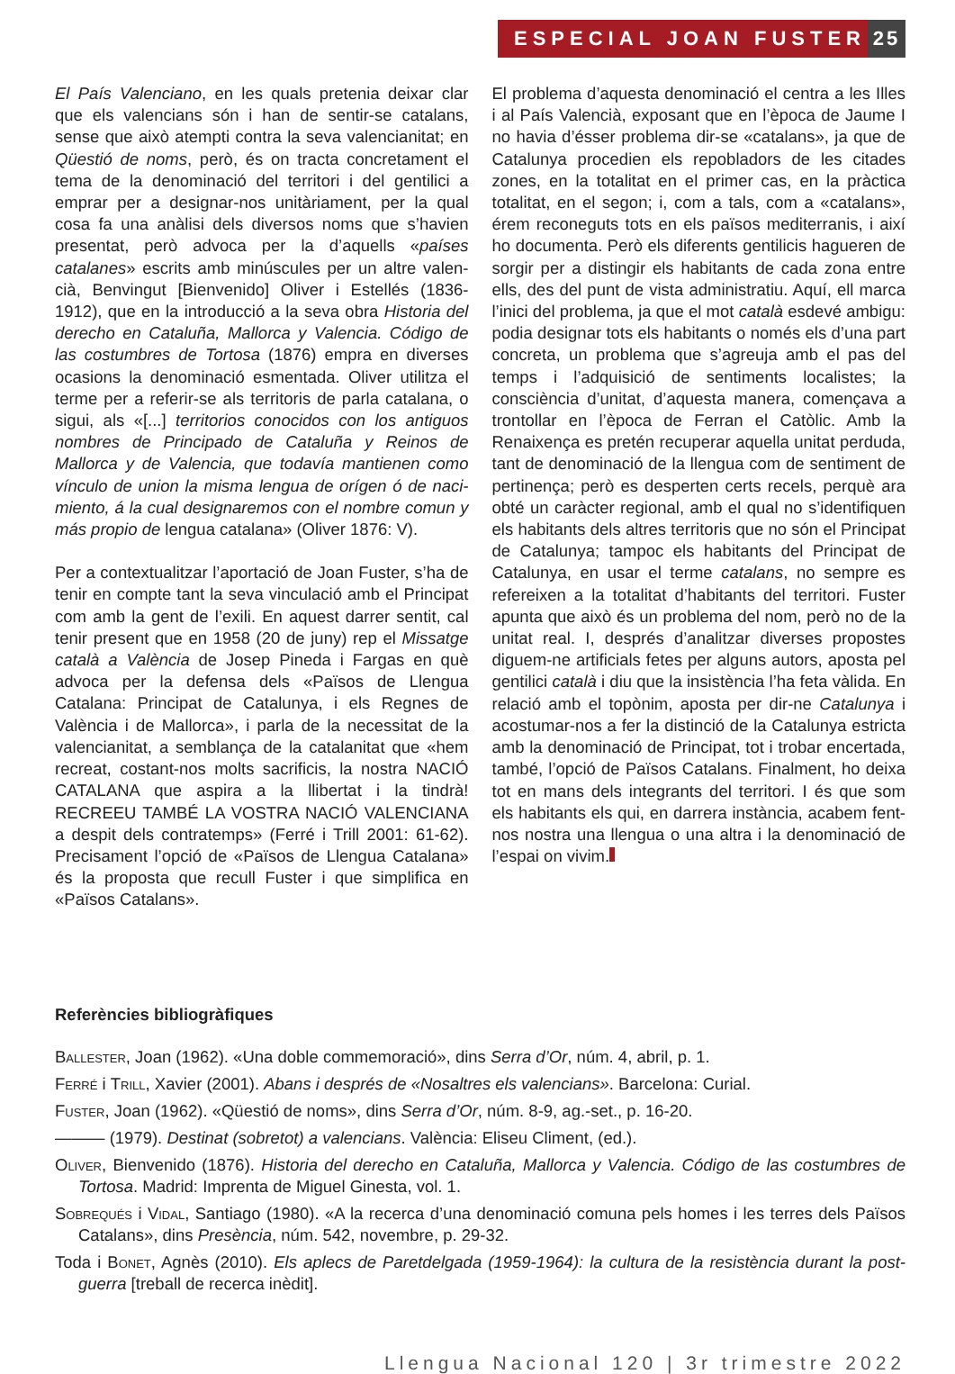ESPECIAL JOAN FUSTER 25
El País Valenciano, en les quals pretenia deixar clar que els valencians són i han de sentir-se catalans, sense que això atempti contra la seva valenciani­tat; en Qüestió de noms, però, és on tracta concre­tament el tema de la denominació del territori i del gentilici a emprar per a designar-nos unitàriament, per la qual cosa fa una anàlisi dels diversos noms que s’ha­vien presentat, però advoca per la d’aquells «países catalanes» escrits amb minúscules per un altre valen­cià, Benvingut [Bienvenido] Oliver i Estellés (1836-1912), que en la introducció a la seva obra Historia del derecho en Cataluña, Mallorca y Valencia. Código de las costumbres de Tortosa (1876) empra en diver­ses ocasions la denominació esmentada. Oliver uti­litza el terme per a referir-se als territoris de parla cata­lana, o sigui, als «[...] territorios conocidos con los anti­guos nombres de Principado de Cataluña y Reinos de Mallorca y de Valencia, que todavía mantienen como vínculo de union la misma lengua de orígen ó de naci­miento, á la cual designaremos con el nombre comun y más propio de lengua catalana» (Oliver 1876: V).
Per a contextualitzar l’aportació de Joan Fuster, s’ha de tenir en compte tant la seva vinculació amb el Principat com amb la gent de l’exili. En aquest darrer sentit, cal tenir present que en 1958 (20 de juny) rep el Missatge català a València de Josep Pineda i Fargas en què advoca per la defensa dels «Països de Llengua Catalana: Principat de Catalunya, i els Regnes de València i de Mallorca», i parla de la necessitat de la valencianitat, a semblança de la cata­lanitat que «hem recreat, costant-nos molts sacrificis, la nostra NACIÓ CATALANA que aspira a la llibertat i la tindrà! RECREEU TAMBÉ LA VOSTRA NACIÓ VALENCIANA a despit dels contratemps» (Ferré i Trill 2001: 61-62). Precisament l’opció de «Països de Llengua Catalana» és la proposta que recull Fuster i que simplifica en «Països Catalans».
El problema d’aquesta denominació el centra a les Illes i al País Valencià, exposant que en l’època de Jaume I no havia d’ésser problema dir-se «catalans», ja que de Catalunya procedien els repobladors de les citades zones, en la totalitat en el primer cas, en la pràctica totalitat, en el segon; i, com a tals, com a «catalans», érem reconeguts tots en els països mediterranis, i així ho documenta. Però els diferents gentilicis hagueren de sorgir per a distingir els habi­tants de cada zona entre ells, des del punt de vista administratiu. Aquí, ell marca l’inici del problema, ja que el mot català esdevé ambigu: podia designar tots els habitants o només els d’una part concreta, un problema que s’agreuja amb el pas del temps i l’adquisició de sentiments localistes; la consciència d’unitat, d’aquesta manera, començava a trontollar en l’època de Ferran el Catòlic. Amb la Renaixença es pretén recuperar aquella unitat perduda, tant de denominació de la llengua com de sentiment de per­tinença; però es desperten certs recels, perquè ara obté un caràcter regional, amb el qual no s’identifi­quen els habitants dels altres territoris que no són el Principat de Catalunya; tampoc els habitants del Principat de Catalunya, en usar el terme catalans, no sempre es refereixen a la totalitat d’habitants del terri­tori. Fuster apunta que això és un problema del nom, però no de la unitat real. I, després d’analitzar diver­ses propostes diguem-ne artificials fetes per alguns autors, aposta pel gentilici català i diu que la insis­tència l’ha feta vàlida. En relació amb el topònim, aposta per dir-ne Catalunya i acostumar-nos a fer la distinció de la Catalunya estricta amb la denomina­ció de Principat, tot i trobar encertada, també, l’opció de Països Catalans. Finalment, ho deixa tot en mans dels integrants del territori. I és que som els habi­tants els qui, en darrera instància, acabem fent-nos nostra una llengua o una altra i la denominació de l’espai on vivim.
Referències bibliogràfiques
Ballester, Joan (1962). «Una doble commemoració», dins Serra d’Or, núm. 4, abril, p. 1.
Ferré i Trill, Xavier (2001). Abans i després de «Nosaltres els valencians». Barcelona: Curial.
Fuster, Joan (1962). «Qüestió de noms», dins Serra d’Or, núm. 8-9, ag.-set., p. 16-20.
——— (1979). Destinat (sobretot) a valencians. València: Eliseu Climent, (ed.).
Oliver, Bienvenido (1876). Historia del derecho en Cataluña, Mallorca y Valencia. Código de las costumbres de Tortosa. Madrid: Imprenta de Miguel Ginesta, vol. 1.
Sobrequés i Vidal, Santiago (1980). «A la recerca d’una denominació comuna pels homes i les terres dels Països Catalans», dins Presència, núm. 542, novembre, p. 29-32.
Toda i Bonet, Agnès (2010). Els aplecs de Paretdelgada (1959-1964): la cultura de la resistència durant la post­guerra [treball de recerca inèdit].
Llengua Nacional 120 | 3r trimestre 2022